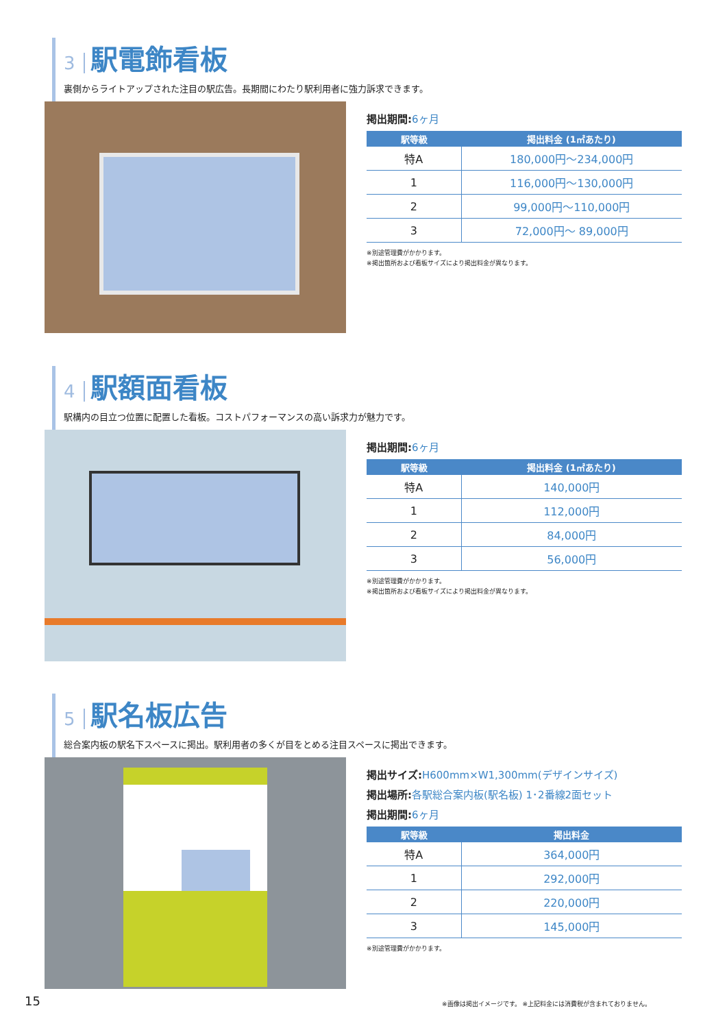3 駅電飾看板
裏側からライトアップされた注目の駅広告。長期間にわたり駅利用者に強力訴求できます。
掲出期間:6ヶ月
| 駅等級 | 掲出料金 (1㎡あたり) |
| --- | --- |
| 特A | 180,000円～234,000円 |
| 1 | 116,000円～130,000円 |
| 2 | 99,000円～110,000円 |
| 3 | 72,000円～ 89,000円 |
※別途管理費がかかります。
※掲出箇所および看板サイズにより掲出料金が異なります。
4 駅額面看板
駅構内の目立つ位置に配置した看板。コストパフォーマンスの高い訴求力が魅力です。
掲出期間:6ヶ月
| 駅等級 | 掲出料金 (1㎡あたり) |
| --- | --- |
| 特A | 140,000円 |
| 1 | 112,000円 |
| 2 | 84,000円 |
| 3 | 56,000円 |
※別途管理費がかかります。
※掲出箇所および看板サイズにより掲出料金が異なります。
5 駅名板広告
総合案内板の駅名下スペースに掲出。駅利用者の多くが目をとめる注目スペースに掲出できます。
掲出サイズ:H600mm×W1,300mm(デザインサイズ)
掲出場所:各駅総合案内板(駅名板) 1･2番線2面セット
掲出期間:6ヶ月
| 駅等級 | 掲出料金 |
| --- | --- |
| 特A | 364,000円 |
| 1 | 292,000円 |
| 2 | 220,000円 |
| 3 | 145,000円 |
※別途管理費がかかります。
15
※画像は掲出イメージです。 ※上記料金には消費税が含まれておりません。